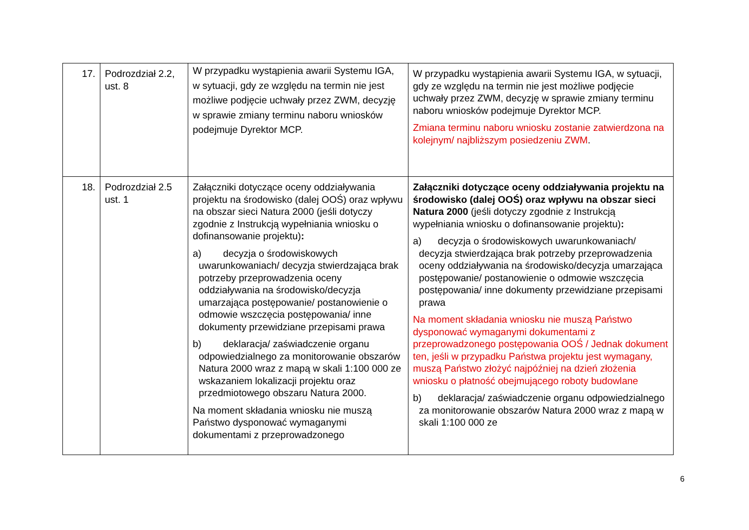| 17. | Podrozdział 2.2, ust. 8 | W przypadku wystąpienia awarii Systemu IGA, w sytuacji, gdy ze względu na termin nie jest możliwe podjęcie uchwały przez ZWM, decyzję w sprawie zmiany terminu naboru wniosków podejmuje Dyrektor MCP. | W przypadku wystąpienia awarii Systemu IGA, w sytuacji, gdy ze względu na termin nie jest możliwe podjęcie uchwały przez ZWM, decyzję w sprawie zmiany terminu naboru wniosków podejmuje Dyrektor MCP. Zmiana terminu naboru wniosku zostanie zatwierdzona na kolejnym/ najbliższym posiedzeniu ZWM . |
| 18. | Podrozdział 2.5 ust. 1 | Załączniki dotyczące oceny oddziaływania projektu na środowisko (dalej OOŚ) oraz wpływu na obszar sieci Natura 2000 (jeśli dotyczy zgodnie z Instrukcją wypełniania wniosku o dofinansowanie projektu) : a) decyzja o środowiskowych uwarunkowaniach/ decyzja stwierdzająca brak potrzeby przeprowadzenia oceny oddziaływania na środowisko/decyzja umarzająca postępowanie/ postanowienie o odmowie wszczęcia postępowania/ inne dokumenty przewidziane przepisami prawa b) deklaracja/ zaświadczenie organu odpowiedzialnego za monitorowanie obszarów Natura 2000 wraz z mapą w skali 1:100 000 ze wskazaniem lokalizacji projektu oraz przedmiotowego obszaru Natura 2000. Na moment składania wniosku nie muszą Państwo dysponować wymaganymi dokumentami z przeprowadzonego | Załączniki dotyczące oceny oddziaływania projektu na środowisko (dalej OOŚ) oraz wpływu na obszar sieci Natura 2000 (jeśli dotyczy zgodnie z Instrukcją wypełniania wniosku o dofinansowanie projektu) : a) decyzja o środowiskowych uwarunkowaniach/ decyzja stwierdzająca brak potrzeby przeprowadzenia oceny oddziaływania na środowisko/decyzja umarzająca postępowanie/ postanowienie o odmowie wszczęcia postępowania/ inne dokumenty przewidziane przepisami prawa Na moment składania wniosku nie muszą Państwo dysponować wymaganymi dokumentami z przeprowadzonego postępowania OOŚ / Jednak dokument ten, jeśli w przypadku Państwa projektu jest wymagany, muszą Państwo złożyć najpóźniej na dzień złożenia wniosku o płatność obejmującego roboty budowlane b) deklaracja/ zaświadczenie organu odpowiedzialnego za monitorowanie obszarów Natura 2000 wraz z mapą w skali 1:100 000 ze |
6